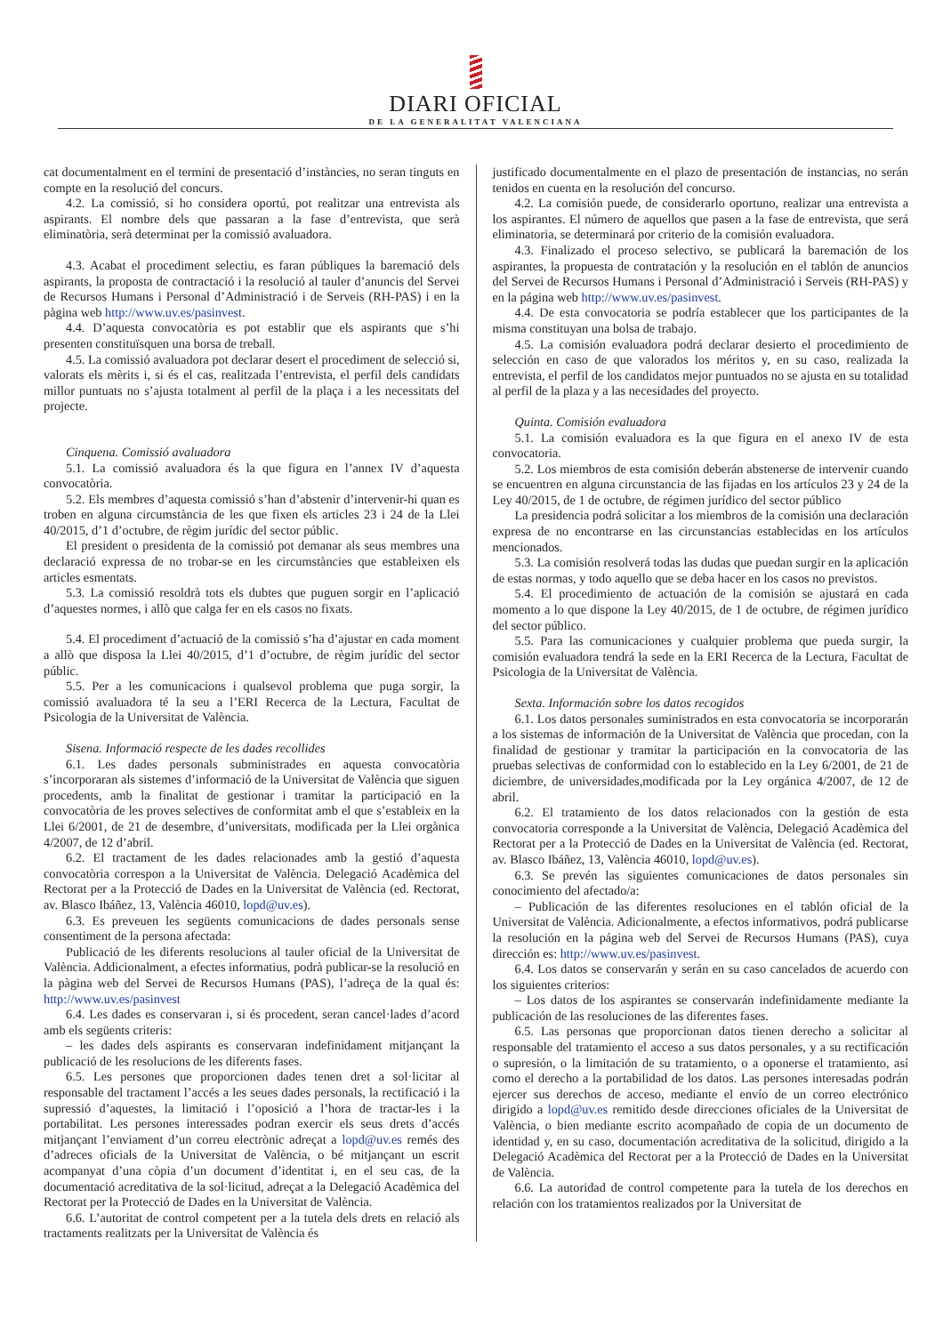DIARI OFICIAL
DE LA GENERALITAT VALENCIANA
cat documentalment en el termini de presentació d’instàncies, no seran tinguts en compte en la resolució del concurs.
4.2. La comissió, si ho considera oportú, pot realitzar una entrevista als aspirants. El nombre dels que passaran a la fase d’entrevista, que serà eliminatòria, serà determinat per la comissió avaluadora.
4.3. Acabat el procediment selectiu, es faran públiques la baremació dels aspirants, la proposta de contractació i la resolució al tauler d’anuncis del Servei de Recursos Humans i Personal d’Administració i de Serveis (RH-PAS) i en la pàgina web http://www.uv.es/pasinvest.
4.4. D’aquesta convocatòria es pot establir que els aspirants que s’hi presenten constituïsquen una borsa de treball.
4.5. La comissió avaluadora pot declarar desert el procediment de selecció si, valorats els mèrits i, si és el cas, realitzada l’entrevista, el perfil dels candidats millor puntuats no s’ajusta totalment al perfil de la plaça i a les necessitats del projecte.
Cinquena. Comissió avaluadora
5.1. La comissió avaluadora és la que figura en l’annex IV d’aquesta convocatòria.
5.2. Els membres d’aquesta comissió s’han d’abstenir d’intervenir-hi quan es troben en alguna circumstància de les que fixen els articles 23 i 24 de la Llei 40/2015, d’1 d’octubre, de règim jurídic del sector públic.
El president o presidenta de la comissió pot demanar als seus membres una declaració expressa de no trobar-se en les circumstàncies que estableixen els articles esmentats.
5.3. La comissió resoldrà tots els dubtes que puguen sorgir en l’aplicació d’aquestes normes, i allò que calga fer en els casos no fixats.
5.4. El procediment d’actuació de la comissió s’ha d’ajustar en cada moment a allò que disposa la Llei 40/2015, d’1 d’octubre, de règim jurídic del sector públic.
5.5. Per a les comunicacions i qualsevol problema que puga sorgir, la comissió avaluadora té la seu a l’ERI Recerca de la Lectura, Facultat de Psicologia de la Universitat de València.
Sisena. Informació respecte de les dades recollides
6.1. Les dades personals subministrades en aquesta convocatòria s’incorporaran als sistemes d’informació de la Universitat de València que siguen procedents, amb la finalitat de gestionar i tramitar la participació en la convocatòria de les proves selectives de conformitat amb el que s’estableix en la Llei 6/2001, de 21 de desembre, d’universitats, modificada per la Llei orgànica 4/2007, de 12 d’abril.
6.2. El tractament de les dades relacionades amb la gestió d’aquesta convocatòria correspon a la Universitat de València. Delegació Acadèmica del Rectorat per a la Protecció de Dades en la Universitat de València (ed. Rectorat, av. Blasco Ibáñez, 13, València 46010, lopd@uv.es).
6.3. Es preveuen les següents comunicacions de dades personals sense consentiment de la persona afectada:
Publicació de les diferents resolucions al tauler oficial de la Universitat de València. Addicionalment, a efectes informatius, podrà publicar-se la resolució en la pàgina web del Servei de Recursos Humans (PAS), l’adreça de la qual és: http://www.uv.es/pasinvest
6.4. Les dades es conservaran i, si és procedent, seran cancel·lades d’acord amb els següents criteris:
– les dades dels aspirants es conservaran indefinidament mitjançant la publicació de les resolucions de les diferents fases.
6.5. Les persones que proporcionen dades tenen dret a sol·licitar al responsable del tractament l’accés a les seues dades personals, la rectificació i la supressió d’aquestes, la limitació i l’oposició a l’hora de tractar-les i la portabilitat. Les persones interessades podran exercir els seus drets d’accés mitjançant l’enviament d’un correu electrònic adreçat a lopd@uv.es remés des d’adreces oficials de la Universitat de València, o bé mitjançant un escrit acompanyat d’una còpia d’un document d’identitat i, en el seu cas, de la documentació acreditativa de la sol·licitud, adreçat a la Delegació Acadèmica del Rectorat per la Protecció de Dades en la Universitat de València.
6.6. L’autoritat de control competent per a la tutela dels drets en relació als tractaments realitzats per la Universitat de València és
justificado documentalmente en el plazo de presentación de instancias, no serán tenidos en cuenta en la resolución del concurso.
4.2. La comisión puede, de considerarlo oportuno, realizar una entrevista a los aspirantes. El número de aquellos que pasen a la fase de entrevista, que será eliminatoria, se determinará por criterio de la comisión evaluadora.
4.3. Finalizado el proceso selectivo, se publicará la baremación de los aspirantes, la propuesta de contratación y la resolución en el tablón de anuncios del Servei de Recursos Humans i Personal d’Administració i Serveis (RH-PAS) y en la página web http://www.uv.es/pasinvest.
4.4. De esta convocatoria se podría establecer que los participantes de la misma constituyan una bolsa de trabajo.
4.5. La comisión evaluadora podrá declarar desierto el procedimiento de selección en caso de que valorados los méritos y, en su caso, realizada la entrevista, el perfil de los candidatos mejor puntuados no se ajusta en su totalidad al perfil de la plaza y a las necesidades del proyecto.
Quinta. Comisión evaluadora
5.1. La comisión evaluadora es la que figura en el anexo IV de esta convocatoria.
5.2. Los miembros de esta comisión deberán abstenerse de intervenir cuando se encuentren en alguna circunstancia de las fijadas en los artículos 23 y 24 de la Ley 40/2015, de 1 de octubre, de régimen jurídico del sector público
La presidencia podrá solicitar a los miembros de la comisión una declaración expresa de no encontrarse en las circunstancias establecidas en los artículos mencionados.
5.3. La comisión resolverá todas las dudas que puedan surgir en la aplicación de estas normas, y todo aquello que se deba hacer en los casos no previstos.
5.4. El procedimiento de actuación de la comisión se ajustará en cada momento a lo que dispone la Ley 40/2015, de 1 de octubre, de régimen jurídico del sector público.
5.5. Para las comunicaciones y cualquier problema que pueda surgir, la comisión evaluadora tendrá la sede en la ERI Recerca de la Lectura, Facultat de Psicologia de la Universitat de València.
Sexta. Información sobre los datos recogidos
6.1. Los datos personales suministrados en esta convocatoria se incorporarán a los sistemas de información de la Universitat de València que procedan, con la finalidad de gestionar y tramitar la participación en la convocatoria de las pruebas selectivas de conformidad con lo establecido en la Ley 6/2001, de 21 de diciembre, de universidades,modificada por la Ley orgánica 4/2007, de 12 de abril.
6.2. El tratamiento de los datos relacionados con la gestión de esta convocatoria corresponde a la Universitat de València, Delegació Acadèmica del Rectorat per a la Protecció de Dades en la Universitat de València (ed. Rectorat, av. Blasco Ibáñez, 13, València 46010, lopd@uv.es).
6.3. Se prevén las siguientes comunicaciones de datos personales sin conocimiento del afectado/a:
– Publicación de las diferentes resoluciones en el tablón oficial de la Universitat de València. Adicionalmente, a efectos informativos, podrá publicarse la resolución en la página web del Servei de Recursos Humans (PAS), cuya dirección es: http://www.uv.es/pasinvest.
6.4. Los datos se conservarán y serán en su caso cancelados de acuerdo con los siguientes criterios:
– Los datos de los aspirantes se conservarán indefinidamente mediante la publicación de las resoluciones de las diferentes fases.
6.5. Las personas que proporcionan datos tienen derecho a solicitar al responsable del tratamiento el acceso a sus datos personales, y a su rectificación o supresión, o la limitación de su tratamiento, o a oponerse el tratamiento, así como el derecho a la portabilidad de los datos. Las persones interesadas podrán ejercer sus derechos de acceso, mediante el envío de un correo electrónico dirigido a lopd@uv.es remitido desde direcciones oficiales de la Universitat de València, o bien mediante escrito acompañado de copia de un documento de identidad y, en su caso, documentación acreditativa de la solicitud, dirigido a la Delegació Acadèmica del Rectorat per a la Protecció de Dades en la Universitat de València.
6.6. La autoridad de control competente para la tutela de los derechos en relación con los tratamientos realizados por la Universitat de